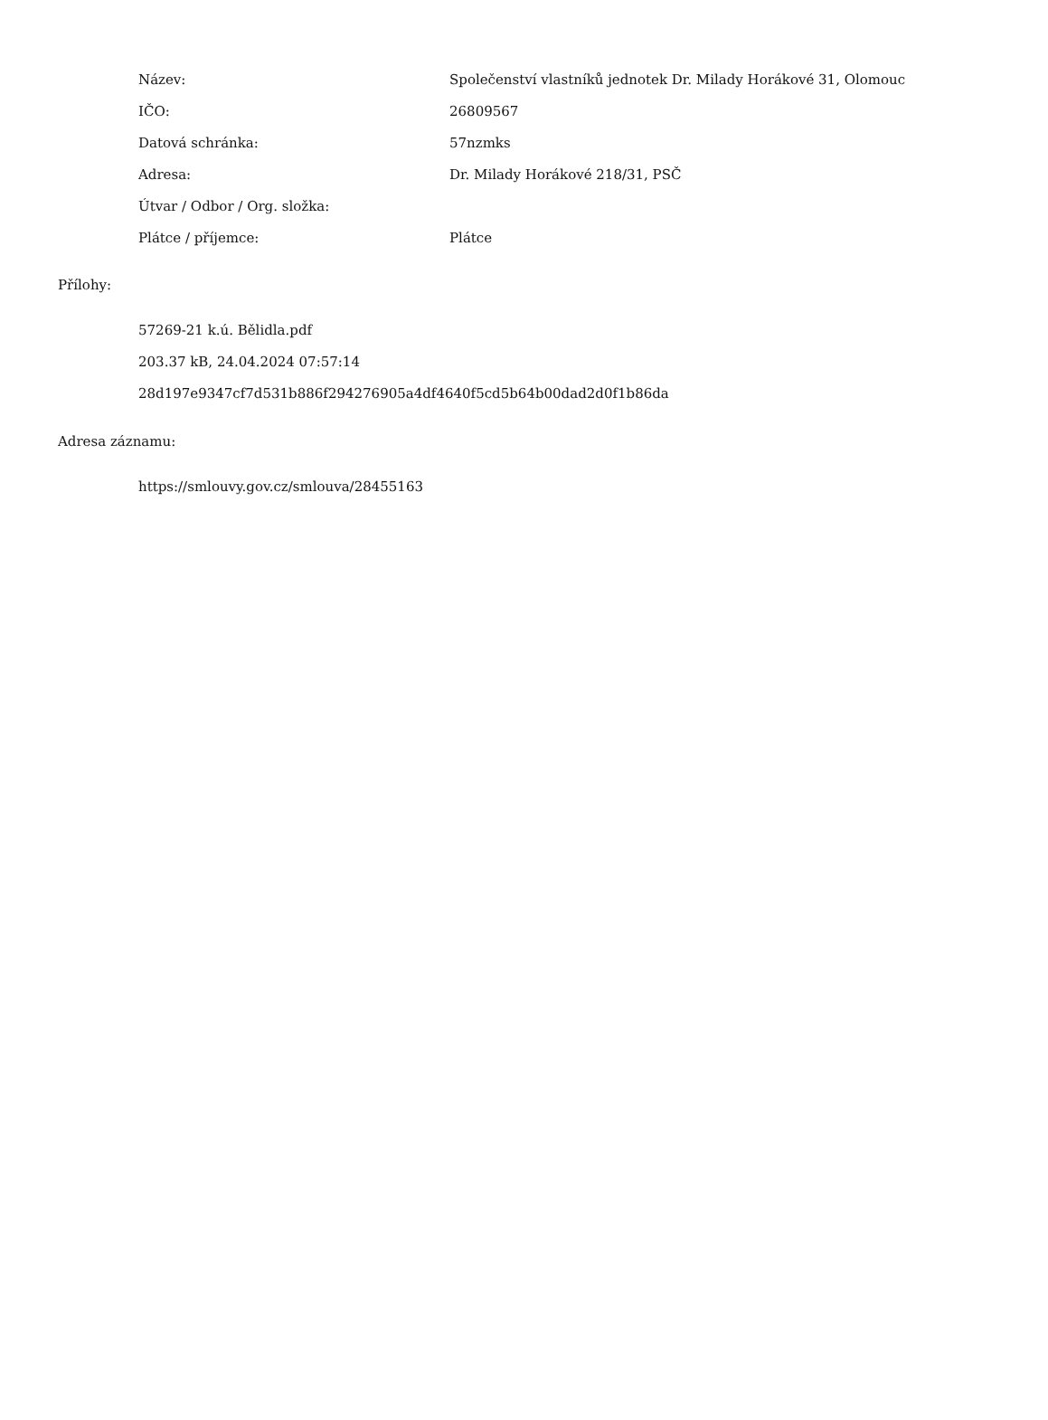| Název: | Společenství vlastníků jednotek Dr. Milady Horákové 31, Olomouc |
| IČO: | 26809567 |
| Datová schránka: | 57nzmks |
| Adresa: | Dr. Milady Horákové 218/31, PSČ |
| Útvar / Odbor / Org. složka: | |
| Plátce / příjemce: | Plátce |
Přílohy:
57269-21 k.ú. Bělidla.pdf
203.37 kB, 24.04.2024 07:57:14
28d197e9347cf7d531b886f294276905a4df4640f5cd5b64b00dad2d0f1b86da
Adresa záznamu:
https://smlouvy.gov.cz/smlouva/28455163